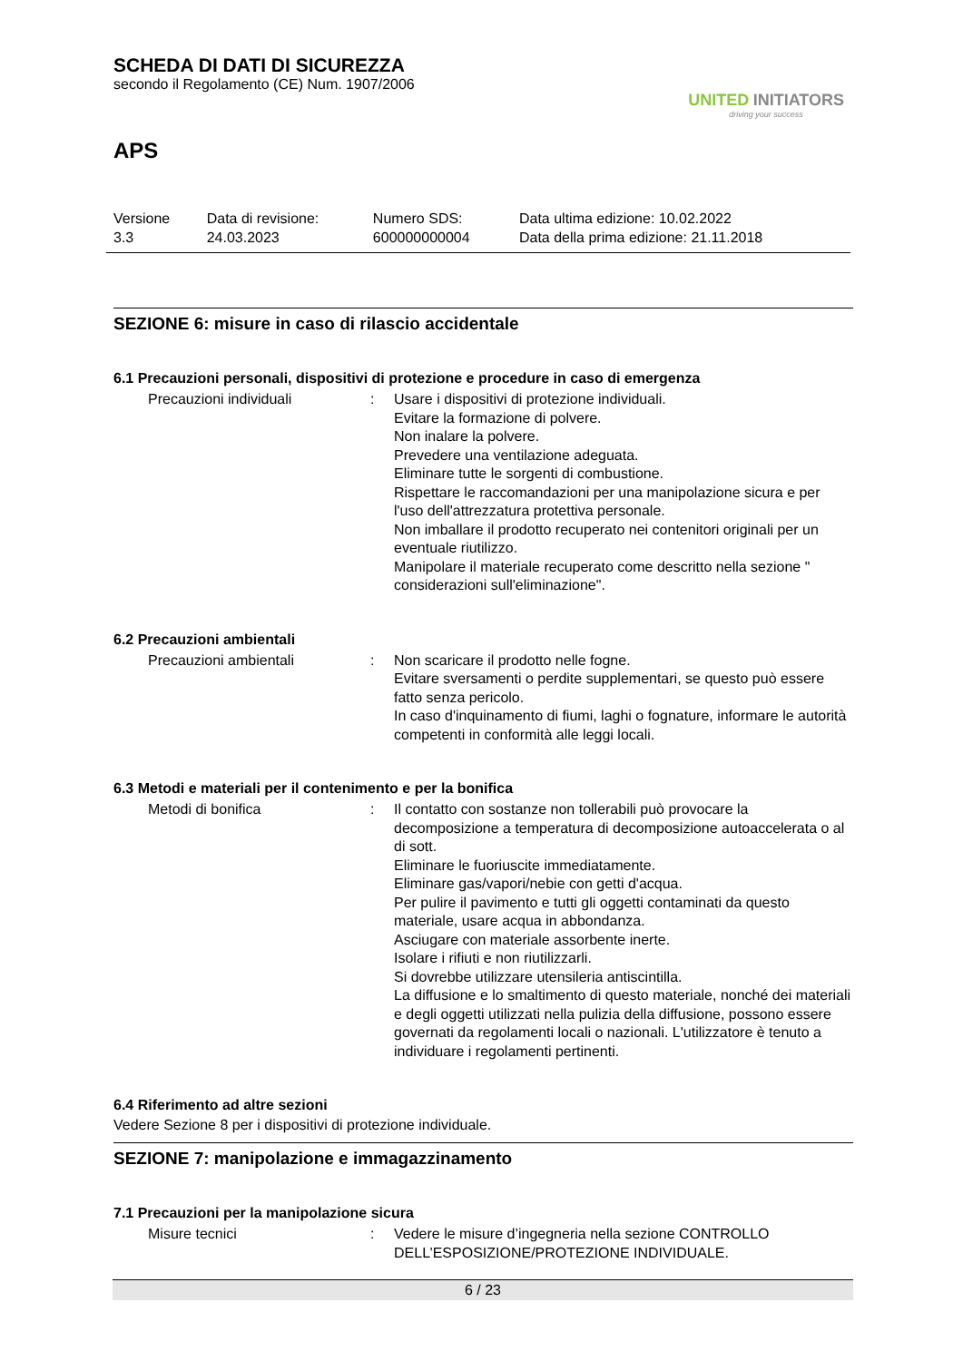SCHEDA DI DATI DI SICUREZZA
secondo il Regolamento (CE) Num. 1907/2006
UNITED INITIATORS
driving your success
APS
| Versione 3.3 | Data di revisione: 24.03.2023 | Numero SDS: 600000000004 | Data ultima edizione: 10.02.2022 Data della prima edizione: 21.11.2018 |
SEZIONE 6: misure in caso di rilascio accidentale
6.1 Precauzioni personali, dispositivi di protezione e procedure in caso di emergenza
Precauzioni individuali : Usare i dispositivi di protezione individuali.
Evitare la formazione di polvere.
Non inalare la polvere.
Prevedere una ventilazione adeguata.
Eliminare tutte le sorgenti di combustione.
Rispettare le raccomandazioni per una manipolazione sicura e per l'uso dell'attrezzatura protettiva personale.
Non imballare il prodotto recuperato nei contenitori originali per un eventuale riutilizzo.
Manipolare il materiale recuperato come descritto nella sezione " considerazioni sull'eliminazione".
6.2 Precauzioni ambientali
Precauzioni ambientali : Non scaricare il prodotto nelle fogne.
Evitare sversamenti o perdite supplementari, se questo può essere fatto senza pericolo.
In caso d'inquinamento di fiumi, laghi o fognature, informare le autorità competenti in conformità alle leggi locali.
6.3 Metodi e materiali per il contenimento e per la bonifica
Metodi di bonifica : Il contatto con sostanze non tollerabili può provocare la decomposizione a temperatura di decomposizione autoaccelerata o al di sott.
Eliminare le fuoriuscite immediatamente.
Eliminare gas/vapori/nebie con getti d'acqua.
Per pulire il pavimento e tutti gli oggetti contaminati da questo materiale, usare acqua in abbondanza.
Asciugare con materiale assorbente inerte.
Isolare i rifiuti e non riutilizzarli.
Si dovrebbe utilizzare utensileria antiscintilla.
La diffusione e lo smaltimento di questo materiale, nonché dei materiali e degli oggetti utilizzati nella pulizia della diffusione, possono essere governati da regolamenti locali o nazionali. L'utilizzatore è tenuto a individuare i regolamenti pertinenti.
6.4 Riferimento ad altre sezioni
Vedere Sezione 8 per i dispositivi di protezione individuale.
SEZIONE 7: manipolazione e immagazzinamento
7.1 Precauzioni per la manipolazione sicura
Misure tecnici : Vedere le misure d’ingegneria nella sezione CONTROLLO DELL’ESPOSIZIONE/PROTEZIONE INDIVIDUALE.
6 / 23